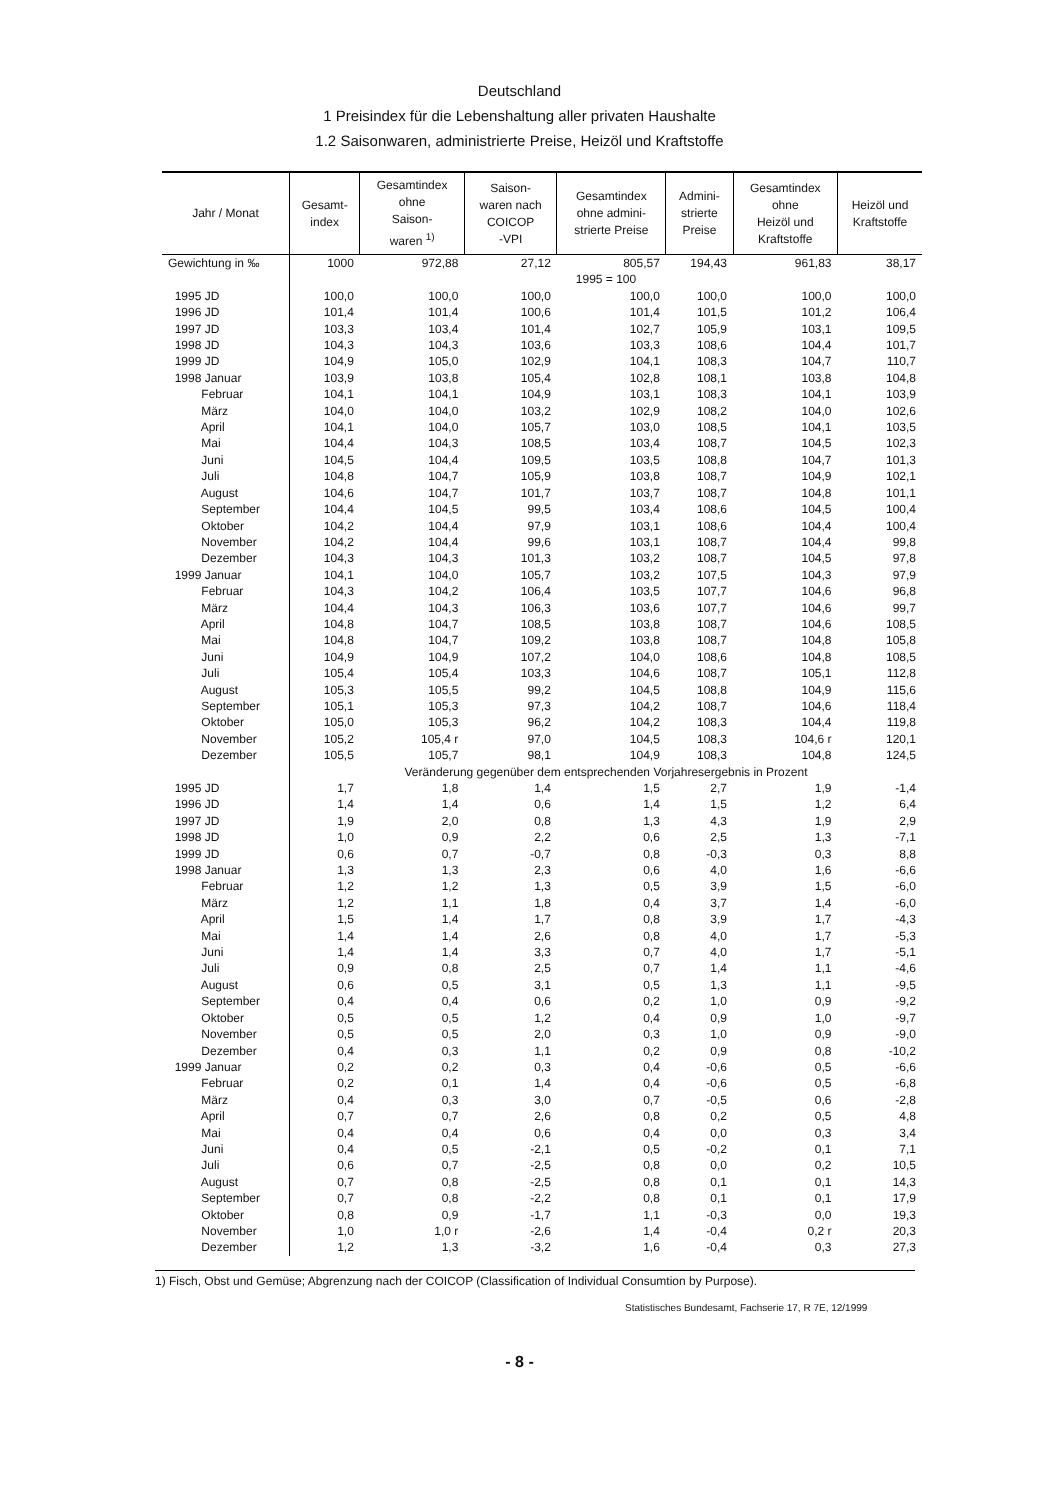Deutschland
1 Preisindex für die Lebenshaltung aller privaten Haushalte
1.2 Saisonwaren, administrierte Preise, Heizöl und Kraftstoffe
| Jahr / Monat | Gesamt- index | Gesamtindex ohne Saison- waren <sup>1)</sup> | Saison- waren nach COICOP -VPI | Gesamtindex ohne admini- strierte Preise | Admini- strierte Preise | Gesamtindex ohne Heizöl und Kraftstoffe | Heizöl und Kraftstoffe |
| --- | --- | --- | --- | --- | --- | --- | --- |
| Gewichtung in ‰ | 1000 | 972,88 | 27,12 | 805,57 | 194,43 | 961,83 | 38,17 |
| | 1995 = 100 | | | | | | |
| 1995 JD | 100,0 | 100,0 | 100,0 | 100,0 | 100,0 | 100,0 | 100,0 |
| 1996 JD | 101,4 | 101,4 | 100,6 | 101,4 | 101,5 | 101,2 | 106,4 |
| 1997 JD | 103,3 | 103,4 | 101,4 | 102,7 | 105,9 | 103,1 | 109,5 |
| 1998 JD | 104,3 | 104,3 | 103,6 | 103,3 | 108,6 | 104,4 | 101,7 |
| 1999 JD | 104,9 | 105,0 | 102,9 | 104,1 | 108,3 | 104,7 | 110,7 |
| 1998 Januar | 103,9 | 103,8 | 105,4 | 102,8 | 108,1 | 103,8 | 104,8 |
| Februar | 104,1 | 104,1 | 104,9 | 103,1 | 108,3 | 104,1 | 103,9 |
| März | 104,0 | 104,0 | 103,2 | 102,9 | 108,2 | 104,0 | 102,6 |
| April | 104,1 | 104,0 | 105,7 | 103,0 | 108,5 | 104,1 | 103,5 |
| Mai | 104,4 | 104,3 | 108,5 | 103,4 | 108,7 | 104,5 | 102,3 |
| Juni | 104,5 | 104,4 | 109,5 | 103,5 | 108,8 | 104,7 | 101,3 |
| Juli | 104,8 | 104,7 | 105,9 | 103,8 | 108,7 | 104,9 | 102,1 |
| August | 104,6 | 104,7 | 101,7 | 103,7 | 108,7 | 104,8 | 101,1 |
| September | 104,4 | 104,5 | 99,5 | 103,4 | 108,6 | 104,5 | 100,4 |
| Oktober | 104,2 | 104,4 | 97,9 | 103,1 | 108,6 | 104,4 | 100,4 |
| November | 104,2 | 104,4 | 99,6 | 103,1 | 108,7 | 104,4 | 99,8 |
| Dezember | 104,3 | 104,3 | 101,3 | 103,2 | 108,7 | 104,5 | 97,8 |
| 1999 Januar | 104,1 | 104,0 | 105,7 | 103,2 | 107,5 | 104,3 | 97,9 |
| Februar | 104,3 | 104,2 | 106,4 | 103,5 | 107,7 | 104,6 | 96,8 |
| März | 104,4 | 104,3 | 106,3 | 103,6 | 107,7 | 104,6 | 99,7 |
| April | 104,8 | 104,7 | 108,5 | 103,8 | 108,7 | 104,6 | 108,5 |
| Mai | 104,8 | 104,7 | 109,2 | 103,8 | 108,7 | 104,8 | 105,8 |
| Juni | 104,9 | 104,9 | 107,2 | 104,0 | 108,6 | 104,8 | 108,5 |
| Juli | 105,4 | 105,4 | 103,3 | 104,6 | 108,7 | 105,1 | 112,8 |
| August | 105,3 | 105,5 | 99,2 | 104,5 | 108,8 | 104,9 | 115,6 |
| September | 105,1 | 105,3 | 97,3 | 104,2 | 108,7 | 104,6 | 118,4 |
| Oktober | 105,0 | 105,3 | 96,2 | 104,2 | 108,3 | 104,4 | 119,8 |
| November | 105,2 | 105,4 r | 97,0 | 104,5 | 108,3 | 104,6 r | 120,1 |
| Dezember | 105,5 | 105,7 | 98,1 | 104,9 | 108,3 | 104,8 | 124,5 |
| | Veränderung gegenüber dem entsprechenden Vorjahresergebnis in Prozent | | | | | | |
| 1995 JD | 1,7 | 1,8 | 1,4 | 1,5 | 2,7 | 1,9 | -1,4 |
| 1996 JD | 1,4 | 1,4 | 0,6 | 1,4 | 1,5 | 1,2 | 6,4 |
| 1997 JD | 1,9 | 2,0 | 0,8 | 1,3 | 4,3 | 1,9 | 2,9 |
| 1998 JD | 1,0 | 0,9 | 2,2 | 0,6 | 2,5 | 1,3 | -7,1 |
| 1999 JD | 0,6 | 0,7 | -0,7 | 0,8 | -0,3 | 0,3 | 8,8 |
| 1998 Januar | 1,3 | 1,3 | 2,3 | 0,6 | 4,0 | 1,6 | -6,6 |
| Februar | 1,2 | 1,2 | 1,3 | 0,5 | 3,9 | 1,5 | -6,0 |
| März | 1,2 | 1,1 | 1,8 | 0,4 | 3,7 | 1,4 | -6,0 |
| April | 1,5 | 1,4 | 1,7 | 0,8 | 3,9 | 1,7 | -4,3 |
| Mai | 1,4 | 1,4 | 2,6 | 0,8 | 4,0 | 1,7 | -5,3 |
| Juni | 1,4 | 1,4 | 3,3 | 0,7 | 4,0 | 1,7 | -5,1 |
| Juli | 0,9 | 0,8 | 2,5 | 0,7 | 1,4 | 1,1 | -4,6 |
| August | 0,6 | 0,5 | 3,1 | 0,5 | 1,3 | 1,1 | -9,5 |
| September | 0,4 | 0,4 | 0,6 | 0,2 | 1,0 | 0,9 | -9,2 |
| Oktober | 0,5 | 0,5 | 1,2 | 0,4 | 0,9 | 1,0 | -9,7 |
| November | 0,5 | 0,5 | 2,0 | 0,3 | 1,0 | 0,9 | -9,0 |
| Dezember | 0,4 | 0,3 | 1,1 | 0,2 | 0,9 | 0,8 | -10,2 |
| 1999 Januar | 0,2 | 0,2 | 0,3 | 0,4 | -0,6 | 0,5 | -6,6 |
| Februar | 0,2 | 0,1 | 1,4 | 0,4 | -0,6 | 0,5 | -6,8 |
| März | 0,4 | 0,3 | 3,0 | 0,7 | -0,5 | 0,6 | -2,8 |
| April | 0,7 | 0,7 | 2,6 | 0,8 | 0,2 | 0,5 | 4,8 |
| Mai | 0,4 | 0,4 | 0,6 | 0,4 | 0,0 | 0,3 | 3,4 |
| Juni | 0,4 | 0,5 | -2,1 | 0,5 | -0,2 | 0,1 | 7,1 |
| Juli | 0,6 | 0,7 | -2,5 | 0,8 | 0,0 | 0,2 | 10,5 |
| August | 0,7 | 0,8 | -2,5 | 0,8 | 0,1 | 0,1 | 14,3 |
| September | 0,7 | 0,8 | -2,2 | 0,8 | 0,1 | 0,1 | 17,9 |
| Oktober | 0,8 | 0,9 | -1,7 | 1,1 | -0,3 | 0,0 | 19,3 |
| November | 1,0 | 1,0 r | -2,6 | 1,4 | -0,4 | 0,2 r | 20,3 |
| Dezember | 1,2 | 1,3 | -3,2 | 1,6 | -0,4 | 0,3 | 27,3 |
1) Fisch, Obst und Gemüse; Abgrenzung nach der COICOP (Classification of Individual Consumtion by Purpose).
Statistisches Bundesamt, Fachserie 17, R 7E, 12/1999
- 8 -